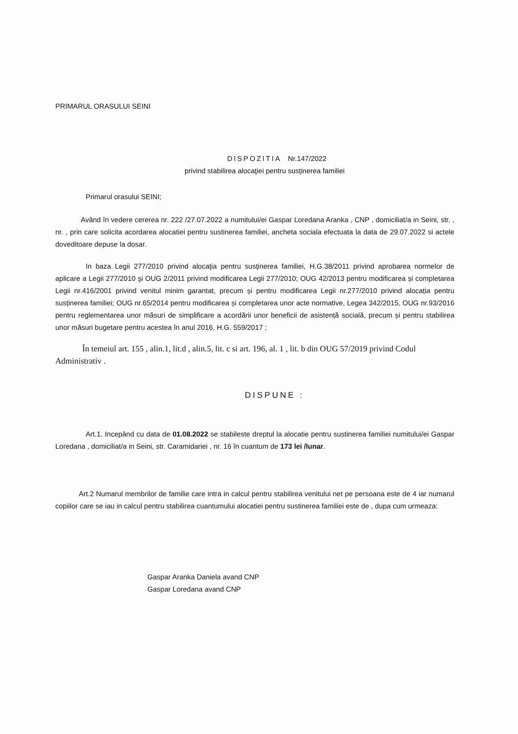PRIMARUL ORASULUI SEINI
DISPOZITIA Nr.147/2022
privind stabilirea alocaţiei pentru susţinerea familiei
Primarul orasului SEINI;
Având în vedere cererea nr. 222 /27.07.2022 a numitului/ei Gaspar Loredana Aranka , CNP , domiciliat/a in Seini, str. , nr. , prin care solicita acordarea alocatiei pentru sustinerea familiei, ancheta sociala efectuata la data de 29.07.2022 si actele doveditoare depuse la dosar.
In baza Legii 277/2010 privind alocaţia pentru susţinerea familiei, H.G.38/2011 privind aprobarea normelor de aplicare a Legii 277/2010 şi OUG 2/2011 privind modificarea Legii 277/2010; OUG 42/2013 pentru modificarea și completarea Legii nr.416/2001 privind venitul minim garantat, precum și pentru modificarea Legii nr.277/2010 privind alocația pentru susținerea familiei; OUG nr.65/2014 pentru modificarea și completarea unor acte normative, Legea 342/2015, OUG nr.93/2016 pentru reglementarea unor măsuri de simplificare a acordării unor beneficii de asistență socială, precum și pentru stabilirea unor măsuri bugetare pentru acestea în anul 2016, H.G. 559/2017 ;
În temeiul art. 155 , alin.1, lit.d , alin.5, lit. c si art. 196, al. 1 , lit. b din OUG 57/2019 privind Codul Administrativ .
DISPUNE :
Art.1. Incepând cu data de 01.08.2022 se stabileste dreptul la alocatie pentru sustinerea familiei numitului/ei Gaspar Loredana , domiciliat/a in Seini, str. Caramidariei , nr. 16 în cuantum de 173 lei /lunar.
Art.2 Numarul membrilor de familie care intra in calcul pentru stabilirea venitului net pe persoana este de 4 iar numarul copiilor care se iau in calcul pentru stabilirea cuantumului alocatiei pentru sustinerea familiei este de , dupa cum urmeaza:
Gaspar Aranka Daniela avand CNP
Gaspar Loredana avand CNP